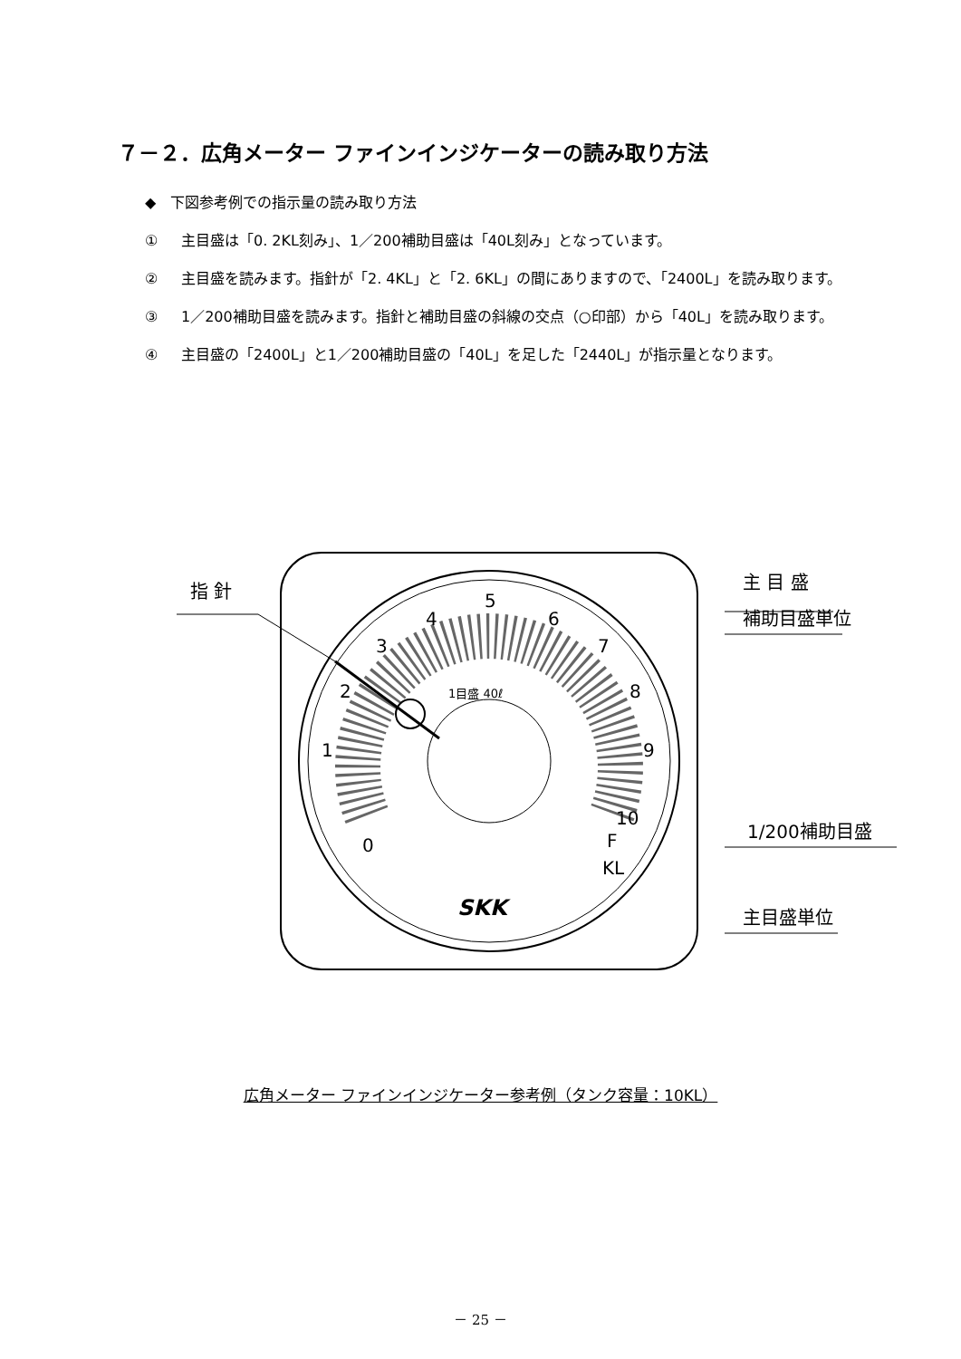７－２．広角メーター ファインインジケーターの読み取り方法
◆　下図参考例での指示量の読み取り方法
① 主目盛は「0. 2KL刻み」、1／200補助目盛は「40L刻み」となっています。
② 主目盛を読みます。指針が「2. 4KL」と「2. 6KL」の間にありますので、「2400L」を読み取ります。
③ 1／200補助目盛を読みます。指針と補助目盛の斜線の交点（○印部）から「40L」を読み取ります。
④ 主目盛の「2400L」と1／200補助目盛の「40L」を足した「2440L」が指示量となります。
指 針
主 目 盛
補助目盛単位
1/200補助目盛
主目盛単位
0
1
2
3
4
5
6
7
8
9
10
F
KL
1目盛 40ℓ
SKK
広角メーター ファインインジケーター参考例（タンク容量：10KL）
－ 25 －